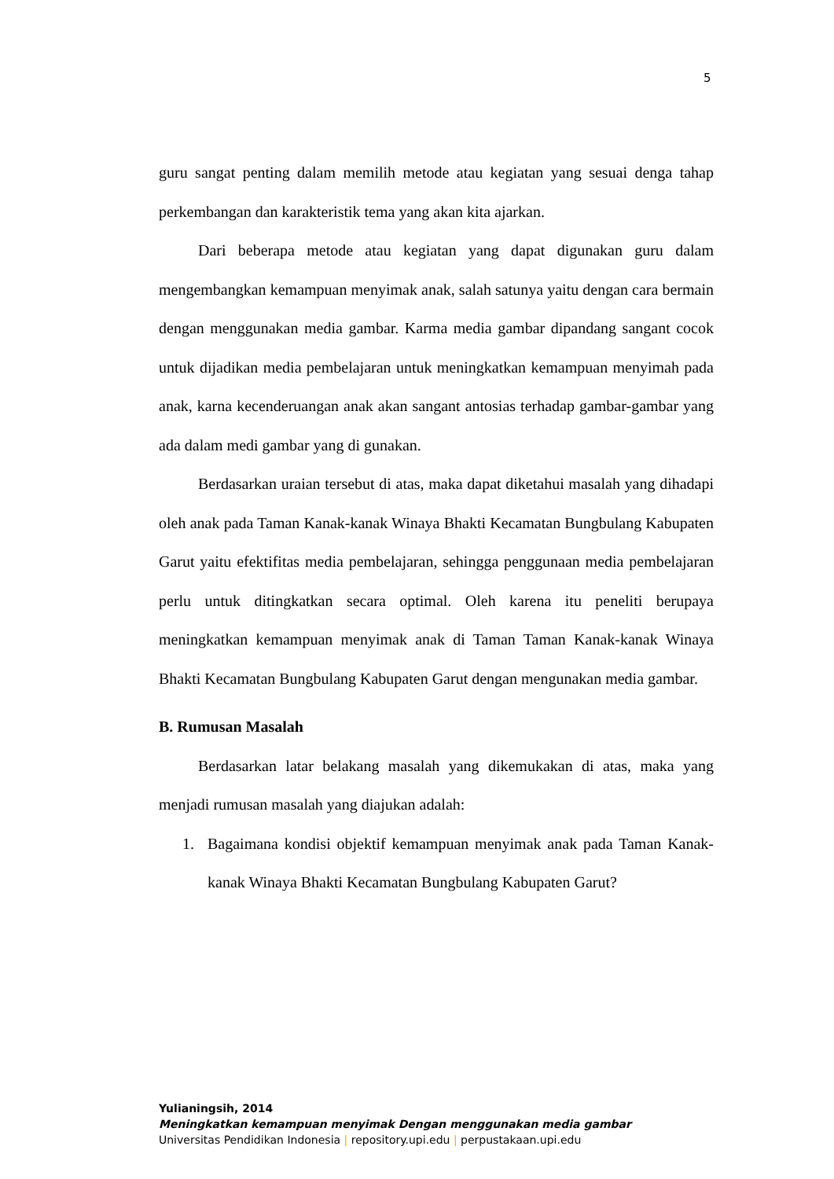5
guru sangat penting dalam memilih metode atau kegiatan yang sesuai denga tahap perkembangan dan karakteristik tema yang akan kita ajarkan.
Dari beberapa metode atau kegiatan yang dapat digunakan guru dalam mengembangkan kemampuan menyimak anak, salah satunya yaitu dengan cara bermain dengan menggunakan media gambar. Karma media gambar dipandang sangant cocok untuk dijadikan media pembelajaran untuk meningkatkan kemampuan menyimah pada anak, karna kecenderuangan anak akan sangant antosias terhadap gambar-gambar yang ada dalam medi gambar yang di gunakan.
Berdasarkan uraian tersebut di atas, maka dapat diketahui masalah yang dihadapi oleh anak pada Taman Kanak-kanak Winaya Bhakti Kecamatan Bungbulang Kabupaten Garut yaitu efektifitas media pembelajaran, sehingga penggunaan media pembelajaran perlu untuk ditingkatkan secara optimal. Oleh karena itu peneliti berupaya meningkatkan kemampuan menyimak anak di Taman Taman Kanak-kanak Winaya Bhakti Kecamatan Bungbulang Kabupaten Garut dengan mengunakan media gambar.
B. Rumusan Masalah
Berdasarkan latar belakang masalah yang dikemukakan di atas, maka yang menjadi rumusan masalah yang diajukan adalah:
1. Bagaimana kondisi objektif kemampuan menyimak anak pada Taman Kanak-kanak Winaya Bhakti Kecamatan Bungbulang Kabupaten Garut?
Yulianingsih, 2014
Meningkatkan kemampuan menyimak Dengan menggunakan media gambar
Universitas Pendidikan Indonesia | repository.upi.edu | perpustakaan.upi.edu